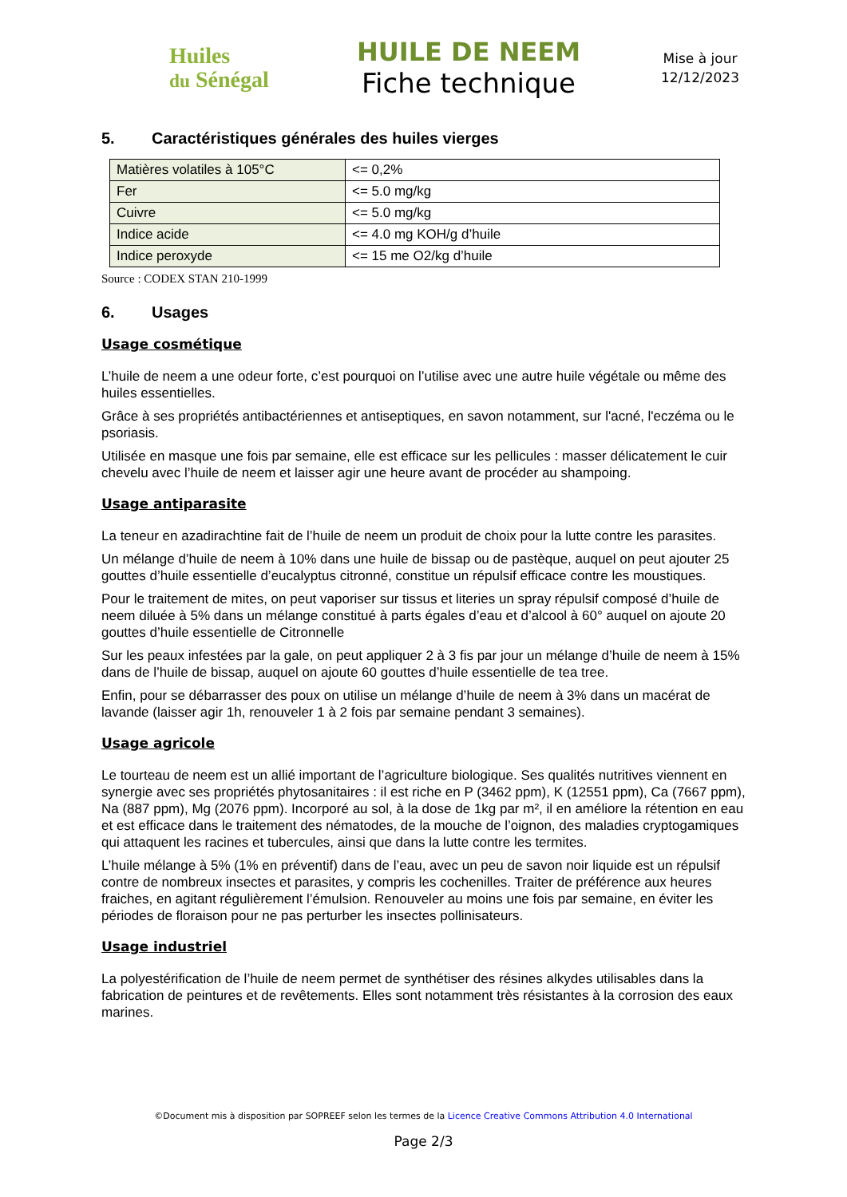Huiles
du Sénégal
HUILE DE NEEM
Fiche technique
Mise à jour
12/12/2023
5. Caractéristiques générales des huiles vierges
| Matières volatiles à 105°C | <= 0,2% |
| Fer | <= 5.0 mg/kg |
| Cuivre | <= 5.0 mg/kg |
| Indice acide | <= 4.0 mg KOH/g d’huile |
| Indice peroxyde | <= 15 me O2/kg d’huile |
Source : CODEX STAN 210-1999
6. Usages
Usage cosmétique
L’huile de neem a une odeur forte, c’est pourquoi on l’utilise avec une autre huile végétale ou même des huiles essentielles.
Grâce à ses propriétés antibactériennes et antiseptiques, en savon notamment, sur l'acné, l'eczéma ou le psoriasis.
Utilisée en masque une fois par semaine, elle est efficace sur les pellicules : masser délicatement le cuir chevelu avec l’huile de neem et laisser agir une heure avant de procéder au shampoing.
Usage antiparasite
La teneur en azadirachtine fait de l’huile de neem un produit de choix pour la lutte contre les parasites.
Un mélange d’huile de neem à 10% dans une huile de bissap ou de pastèque, auquel on peut ajouter 25 gouttes d’huile essentielle d’eucalyptus citronné, constitue un répulsif efficace contre les moustiques.
Pour le traitement de mites, on peut vaporiser sur tissus et literies un spray répulsif composé d’huile de neem diluée à 5% dans un mélange constitué à parts égales d’eau et d’alcool à 60° auquel on ajoute 20 gouttes d’huile essentielle de Citronnelle
Sur les peaux infestées par la gale, on peut appliquer 2 à 3 fis par jour un mélange d’huile de neem à 15% dans de l’huile de bissap, auquel on ajoute 60 gouttes d’huile essentielle de tea tree.
Enfin, pour se débarrasser des poux on utilise un mélange d’huile de neem à 3% dans un macérat de lavande (laisser agir 1h, renouveler 1 à 2 fois par semaine pendant 3 semaines).
Usage agricole
Le tourteau de neem est un allié important de l’agriculture biologique. Ses qualités nutritives viennent en synergie avec ses propriétés phytosanitaires : il est riche en P (3462 ppm), K (12551 ppm), Ca (7667 ppm), Na (887 ppm), Mg (2076 ppm). Incorporé au sol, à la dose de 1kg par m², il en améliore la rétention en eau et est efficace dans le traitement des nématodes, de la mouche de l’oignon, des maladies cryptogamiques qui attaquent les racines et tubercules, ainsi que dans la lutte contre les termites.
L’huile mélange à 5% (1% en préventif) dans de l’eau, avec un peu de savon noir liquide est un répulsif contre de nombreux insectes et parasites, y compris les cochenilles. Traiter de préférence aux heures fraiches, en agitant régulièrement l’émulsion. Renouveler au moins une fois par semaine, en éviter les périodes de floraison pour ne pas perturber les insectes pollinisateurs.
Usage industriel
La polyestérification de l’huile de neem permet de synthétiser des résines alkydes utilisables dans la fabrication de peintures et de revêtements. Elles sont notamment très résistantes à la corrosion des eaux marines.
©Document mis à disposition par SOPREEF selon les termes de la Licence Creative Commons Attribution 4.0 International
Page 2/3